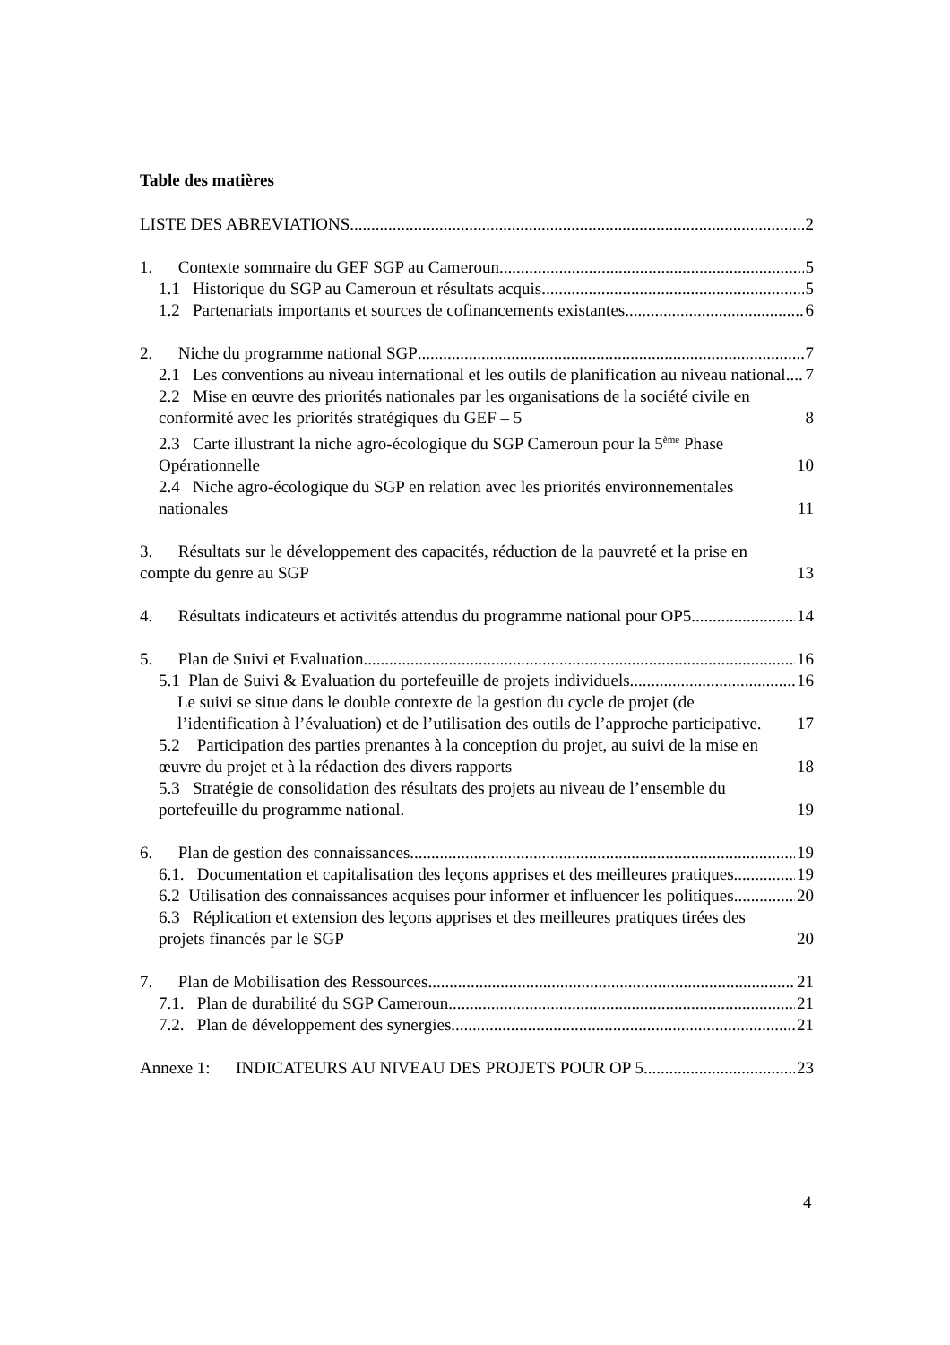Table des matières
LISTE DES ABREVIATIONS 2
1. Contexte sommaire du GEF SGP au Cameroun 5
1.1 Historique du SGP au Cameroun et résultats acquis 5
1.2 Partenariats importants et sources de cofinancements existantes 6
2. Niche du programme national SGP 7
2.1 Les conventions au niveau international et les outils de planification au niveau national 7
2.2 Mise en œuvre des priorités nationales par les organisations de la société civile en conformité avec les priorités stratégiques du GEF – 5 8
2.3 Carte illustrant la niche agro-écologique du SGP Cameroun pour la 5<sup>ème</sup> Phase Opérationnelle 10
2.4 Niche agro-écologique du SGP en relation avec les priorités environnementales nationales 11
3. Résultats sur le développement des capacités, réduction de la pauvreté et la prise en compte du genre au SGP 13
4. Résultats indicateurs et activités attendus du programme national pour OP5 14
5. Plan de Suivi et Evaluation 16
5.1 Plan de Suivi & Evaluation du portefeuille de projets individuels 16
Le suivi se situe dans le double contexte de la gestion du cycle de projet (de l’identification à l’évaluation) et de l’utilisation des outils de l’approche participative. 17
5.2 Participation des parties prenantes à la conception du projet, au suivi de la mise en œuvre du projet et à la rédaction des divers rapports 18
5.3 Stratégie de consolidation des résultats des projets au niveau de l’ensemble du portefeuille du programme national. 19
6. Plan de gestion des connaissances 19
6.1. Documentation et capitalisation des leçons apprises et des meilleures pratiques 19
6.2 Utilisation des connaissances acquises pour informer et influencer les politiques 20
6.3 Réplication et extension des leçons apprises et des meilleures pratiques tirées des projets financés par le SGP 20
7. Plan de Mobilisation des Ressources 21
7.1. Plan de durabilité du SGP Cameroun 21
7.2. Plan de développement des synergies 21
Annexe 1: INDICATEURS AU NIVEAU DES PROJETS POUR OP 5 23
4